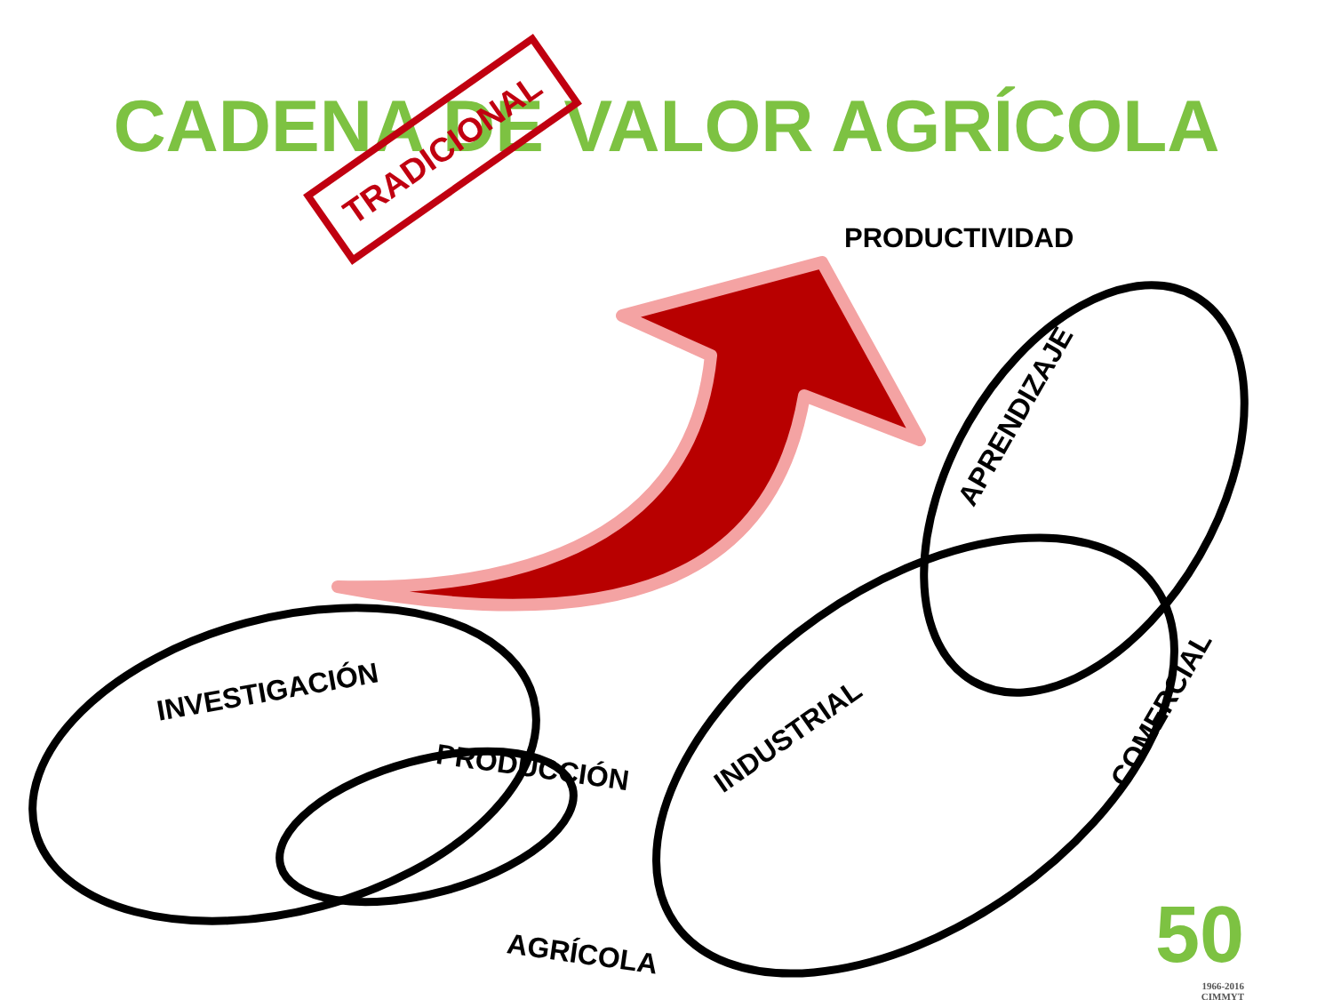CADENA DE VALOR AGRÍCOLA
TRADICIONAL
PRODUCTIVIDAD
INVESTIGACIÓN
PRODUCCIÓN
AGRÍCOLA
INDUSTRIAL
APRENDIZAJE
COMERCIAL
50
1966-2016
CIMMYT